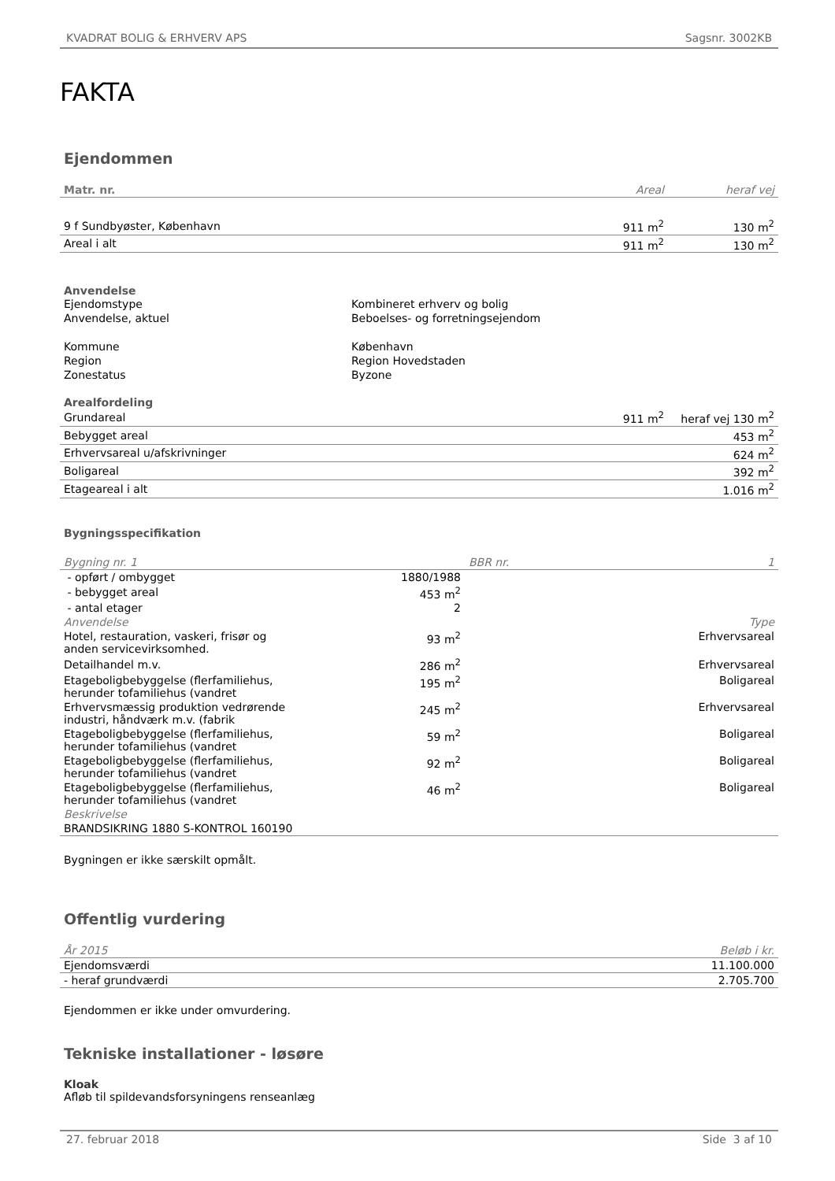KVADRAT BOLIG & ERHVERV APS Sagsnr. 3002KB
FAKTA
Ejendommen
| Matr. nr. | Areal | heraf vej |
| --- | --- | --- |
| 9 f Sundbyøster, København | 911 m<sup>2</sup> | 130 m<sup>2</sup> |
| Areal i alt | 911 m<sup>2</sup> | 130 m<sup>2</sup> |
Anvendelse
| Ejendomstype | Kombineret erhverv og bolig |
| Anvendelse, aktuel | Beboelses- og forretningsejendom |
| Kommune | København |
| Region | Region Hovedstaden |
| Zonestatus | Byzone |
Arealfordeling
| Grundareal | 911 m<sup>2</sup> | heraf vej 130 m<sup>2</sup> |
| Bebygget areal | | 453 m<sup>2</sup> |
| Erhvervsareal u/afskrivninger | | 624 m<sup>2</sup> |
| Boligareal | | 392 m<sup>2</sup> |
| Etageareal i alt | | 1.016 m<sup>2</sup> |
Bygningsspecifikation
| Bygning nr. 1 | | BBR nr. | 1 |
| - opført / ombygget | 1880/1988 | | |
| - bebygget areal | 453 m<sup>2</sup> | | |
| - antal etager | 2 | | |
| Anvendelse | | | Type |
| Hotel, restauration, vaskeri, frisør og anden servicevirksomhed. | 93 m<sup>2</sup> | | Erhvervsareal |
| Detailhandel m.v. | 286 m<sup>2</sup> | | Erhvervsareal |
| Etageboligbebyggelse (flerfamiliehus, herunder tofamiliehus (vandret | 195 m<sup>2</sup> | | Boligareal |
| Erhvervsmæssig produktion vedrørende industri, håndværk m.v. (fabrik | 245 m<sup>2</sup> | | Erhvervsareal |
| Etageboligbebyggelse (flerfamiliehus, herunder tofamiliehus (vandret | 59 m<sup>2</sup> | | Boligareal |
| Etageboligbebyggelse (flerfamiliehus, herunder tofamiliehus (vandret | 92 m<sup>2</sup> | | Boligareal |
| Etageboligbebyggelse (flerfamiliehus, herunder tofamiliehus (vandret | 46 m<sup>2</sup> | | Boligareal |
| Beskrivelse | | | |
| BRANDSIKRING 1880 S-KONTROL 160190 | | | |
Bygningen er ikke særskilt opmålt.
Offentlig vurdering
| År 2015 | Beløb i kr. |
| Ejendomsværdi | 11.100.000 |
| - heraf grundværdi | 2.705.700 |
Ejendommen er ikke under omvurdering.
Tekniske installationer - løsøre
Kloak
Afløb til spildevandsforsyningens renseanlæg
27. februar 2018 Side 3 af 10